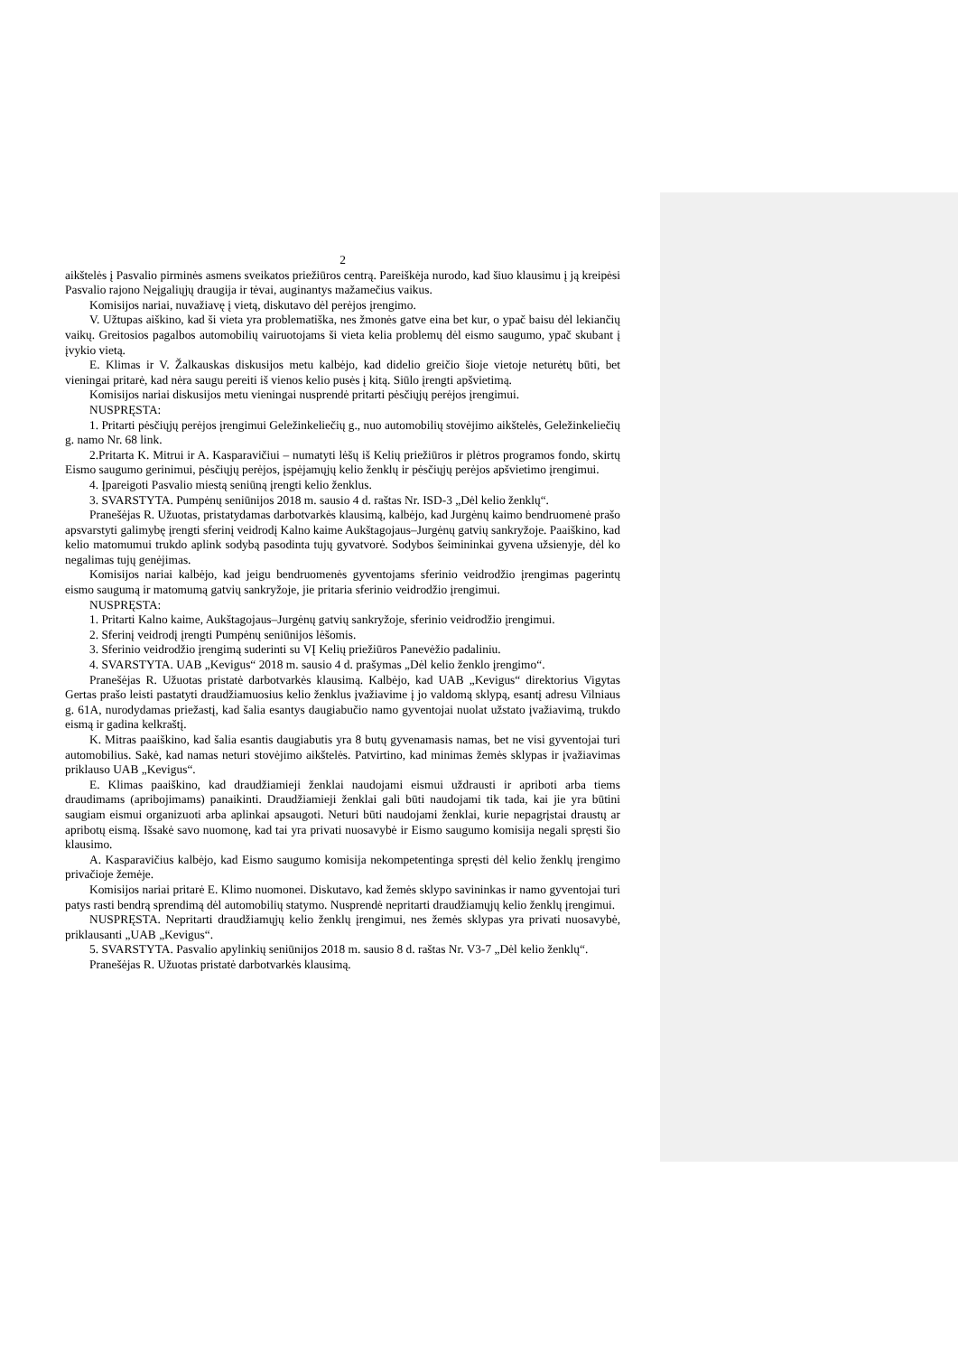2
aikštelės į Pasvalio pirminės asmens sveikatos priežiūros centrą. Pareiškėja nurodo, kad šiuo klausimu į ją kreipėsi Pasvalio rajono Neįgaliųjų draugija ir tėvai, auginantys mažamečius vaikus.
Komisijos nariai, nuvažiavę į vietą, diskutavo dėl perėjos įrengimo.
V. Užtupas aiškino, kad ši vieta yra problematiška, nes žmonės gatve eina bet kur, o ypač baisu dėl lekiančių vaikų. Greitosios pagalbos automobilių vairuotojams ši vieta kelia problemų dėl eismo saugumo, ypač skubant į įvykio vietą.
E. Klimas ir V. Žalkauskas diskusijos metu kalbėjo, kad didelio greičio šioje vietoje neturėtų būti, bet vieningai pritarė, kad nėra saugu pereiti iš vienos kelio pusės į kitą. Siūlo įrengti apšvietimą.
Komisijos nariai diskusijos metu vieningai nusprendė pritarti pėsčiųjų perėjos įrengimui.
NUSPRĘSTA:
1. Pritarti pėsčiųjų perėjos įrengimui Geležinkeliečių g., nuo automobilių stovėjimo aikštelės, Geležinkeliečių g. namo Nr. 68 link.
2.Pritarta K. Mitrui ir A. Kasparavičiui – numatyti lėšų iš Kelių priežiūros ir plėtros programos fondo, skirtų Eismo saugumo gerinimui, pėsčiųjų perėjos, įspėjamųjų kelio ženklų ir pėsčiųjų perėjos apšvietimo įrengimui.
4. Įpareigoti Pasvalio miestą seniūną įrengti kelio ženklus.
3. SVARSTYTA. Pumpėnų seniūnijos 2018 m. sausio 4 d. raštas Nr. ISD-3 „Dėl kelio ženklų“.
Pranešėjas R. Užuotas, pristatydamas darbotvarkės klausimą, kalbėjo, kad Jurgėnų kaimo bendruomenė prašo apsvarstyti galimybę įrengti sferinį veidrodį Kalno kaime Aukštagojaus–Jurgėnų gatvių sankryžoje. Paaiškino, kad kelio matomumui trukdo aplink sodybą pasodinta tujų gyvatvorė. Sodybos šeimininkai gyvena užsienyje, dėl ko negalimas tujų genėjimas.
Komisijos nariai kalbėjo, kad jeigu bendruomenės gyventojams sferinio veidrodžio įrengimas pagerintų eismo saugumą ir matomumą gatvių sankryžoje, jie pritaria sferinio veidrodžio įrengimui.
NUSPRĘSTA:
1. Pritarti Kalno kaime, Aukštagojaus–Jurgėnų gatvių sankryžoje, sferinio veidrodžio įrengimui.
2. Sferinį veidrodį įrengti Pumpėnų seniūnijos lėšomis.
3. Sferinio veidrodžio įrengimą suderinti su VĮ Kelių priežiūros Panevėžio padaliniu.
4. SVARSTYTA. UAB „Kevigus“ 2018 m. sausio 4 d. prašymas „Dėl kelio ženklo įrengimo“.
Pranešėjas R. Užuotas pristatė darbotvarkės klausimą. Kalbėjo, kad UAB „Kevigus“ direktorius Vigytas Gertas prašo leisti pastatyti draudžiamuosius kelio ženklus įvažiavime į jo valdomą sklypą, esantį adresu Vilniaus g. 61A, nurodydamas priežastį, kad šalia esantys daugiabučio namo gyventojai nuolat užstato įvažiavimą, trukdo eismą ir gadina kelkraštį.
K. Mitras paaiškino, kad šalia esantis daugiabutis yra 8 butų gyvenamasis namas, bet ne visi gyventojai turi automobilius. Sakė, kad namas neturi stovėjimo aikštelės. Patvirtino, kad minimas žemės sklypas ir įvažiavimas priklauso UAB „Kevigus“.
E. Klimas paaiškino, kad draudžiamieji ženklai naudojami eismui uždrausti ir apriboti arba tiems draudimams (apribojimams) panaikinti. Draudžiamieji ženklai gali būti naudojami tik tada, kai jie yra būtini saugiam eismui organizuoti arba aplinkai apsaugoti. Neturi būti naudojami ženklai, kurie nepagrįstai draustų ar apribotų eismą. Išsakė savo nuomonę, kad tai yra privati nuosavybė ir Eismo saugumo komisija negali spręsti šio klausimo.
A. Kasparavičius kalbėjo, kad Eismo saugumo komisija nekompetentinga spręsti dėl kelio ženklų įrengimo privačioje žemėje.
Komisijos nariai pritarė E. Klimo nuomonei. Diskutavo, kad žemės sklypo savininkas ir namo gyventojai turi patys rasti bendrą sprendimą dėl automobilių statymo. Nusprendė nepritarti draudžiamųjų kelio ženklų įrengimui.
NUSPRĘSTA. Nepritarti draudžiamųjų kelio ženklų įrengimui, nes žemės sklypas yra privati nuosavybė, priklausanti „UAB „Kevigus“.
5. SVARSTYTA. Pasvalio apylinkių seniūnijos 2018 m. sausio 8 d. raštas Nr. V3-7 „Dėl kelio ženklų“.
Pranešėjas R. Užuotas pristatė darbotvarkės klausimą.